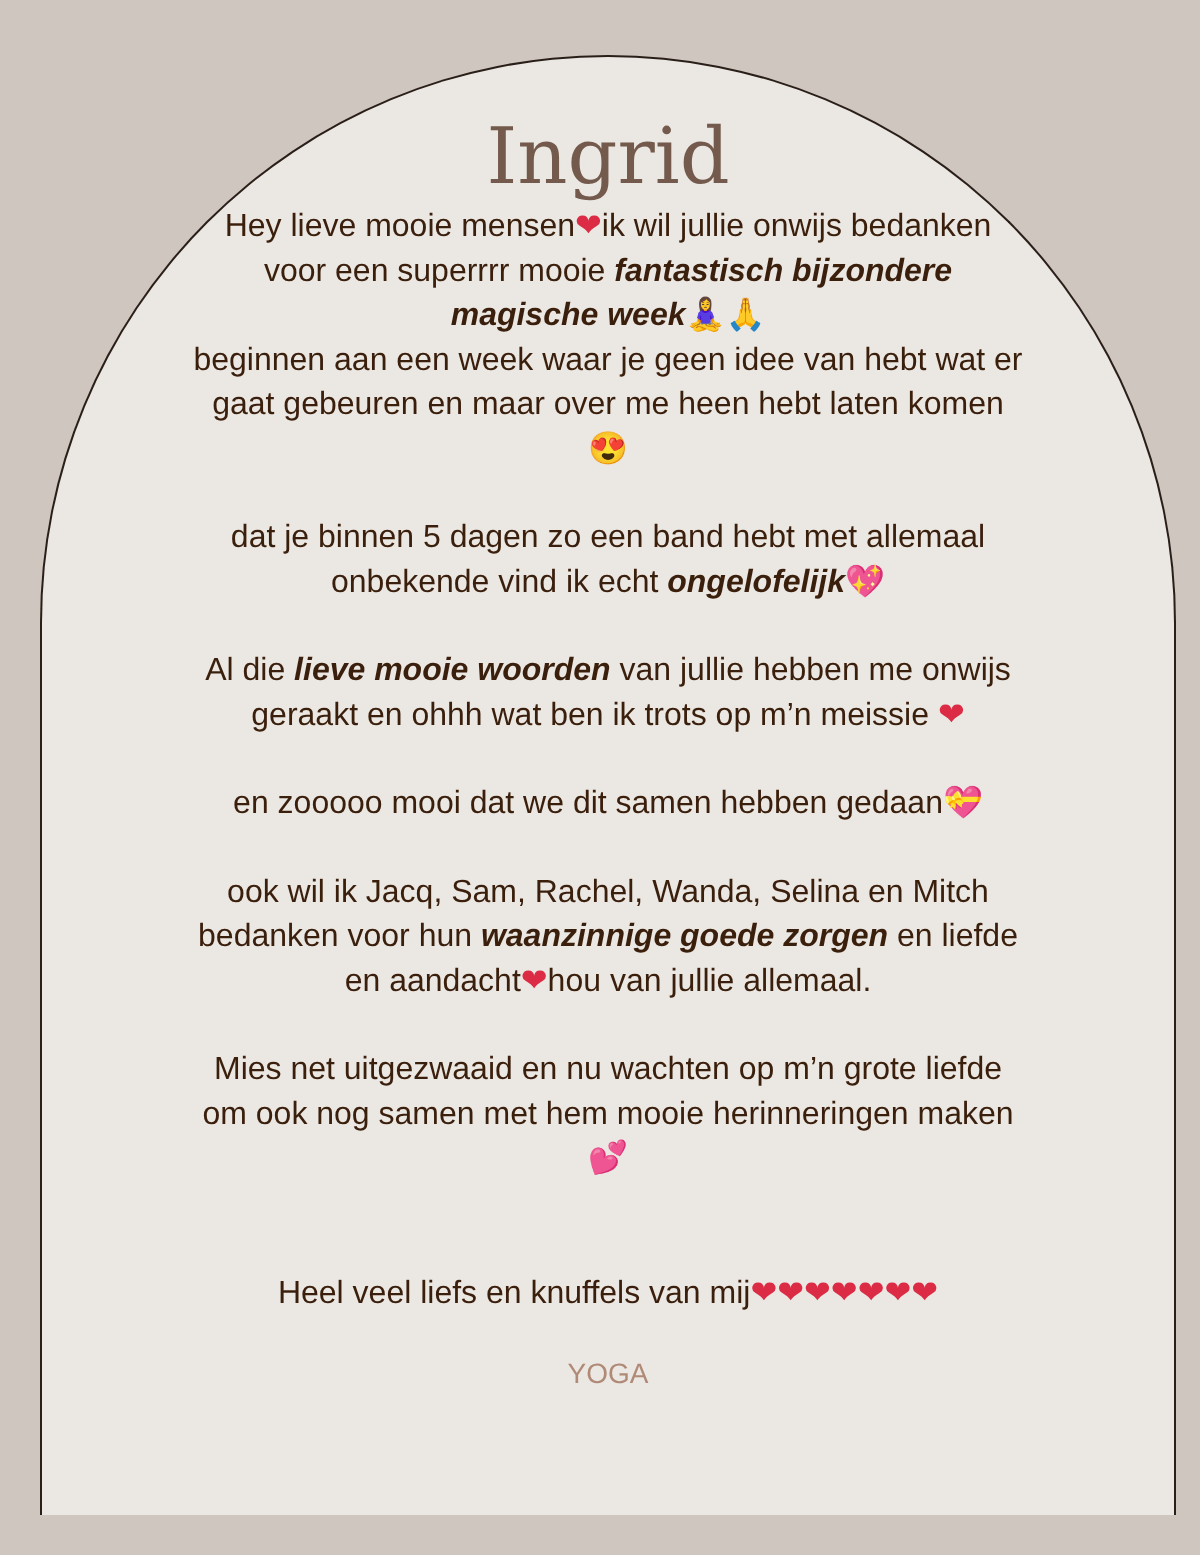Ingrid
Hey lieve mooie mensen❤ik wil jullie onwijs bedanken voor een superrrr mooie fantastisch bijzondere magische week🧘‍♀️🙏
beginnen aan een week waar je geen idee van hebt wat er gaat gebeuren en maar over me heen hebt laten komen😍
dat je binnen 5 dagen zo een band hebt met allemaal onbekende vind ik echt ongelofelijk💖
Al die lieve mooie woorden van jullie hebben me onwijs geraakt en ohhh wat ben ik trots op m’n meissie ❤
en zooooo mooi dat we dit samen hebben gedaan💝
ook wil ik Jacq, Sam, Rachel, Wanda, Selina en Mitch bedanken voor hun waanzinnige goede zorgen en liefde en aandacht❤hou van jullie allemaal.
Mies net uitgezwaaid en nu wachten op m’n grote liefde om ook nog samen met hem mooie herinneringen maken💕
Heel veel liefs en knuffels van mij❤❤❤❤❤❤❤
YOGA